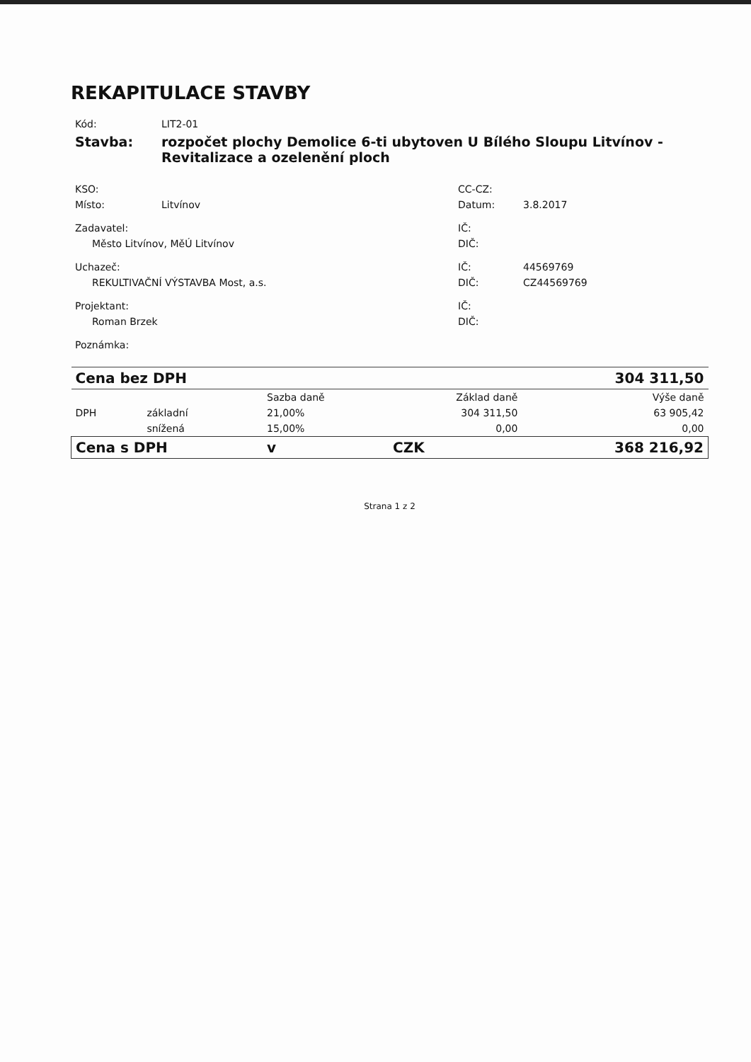REKAPITULACE STAVBY
| Kód: | LIT2-01 |
| Stavba: | rozpočet plochy Demolice 6-ti ubytoven U Bílého Sloupu Litvínov - Revitalizace a ozelenění ploch |
| KSO: | | CC-CZ: | |
| Místo: | Litvínov | Datum: | 3.8.2017 |
| Zadavatel: | | IČ: | |
| Město Litvínov, MěÚ Litvínov | | DIČ: | |
| Uchazeč: | | IČ: | 44569769 |
| REKULTIVAČNÍ VÝSTAVBA Most, a.s. | | DIČ: | CZ44569769 |
| Projektant: | | IČ: | |
| Roman Brzek | | DIČ: | |
| Poznámka: | | | |
| Cena bez DPH | | | | 304 311,50 |
| | | Sazba daně | Základ daně | Výše daně |
| DPH | základní | 21,00% | 304 311,50 | 63 905,42 |
| | snížená | 15,00% | 0,00 | 0,00 |
| Cena s DPH | | v | CZK | 368 216,92 |
Strana 1 z 2